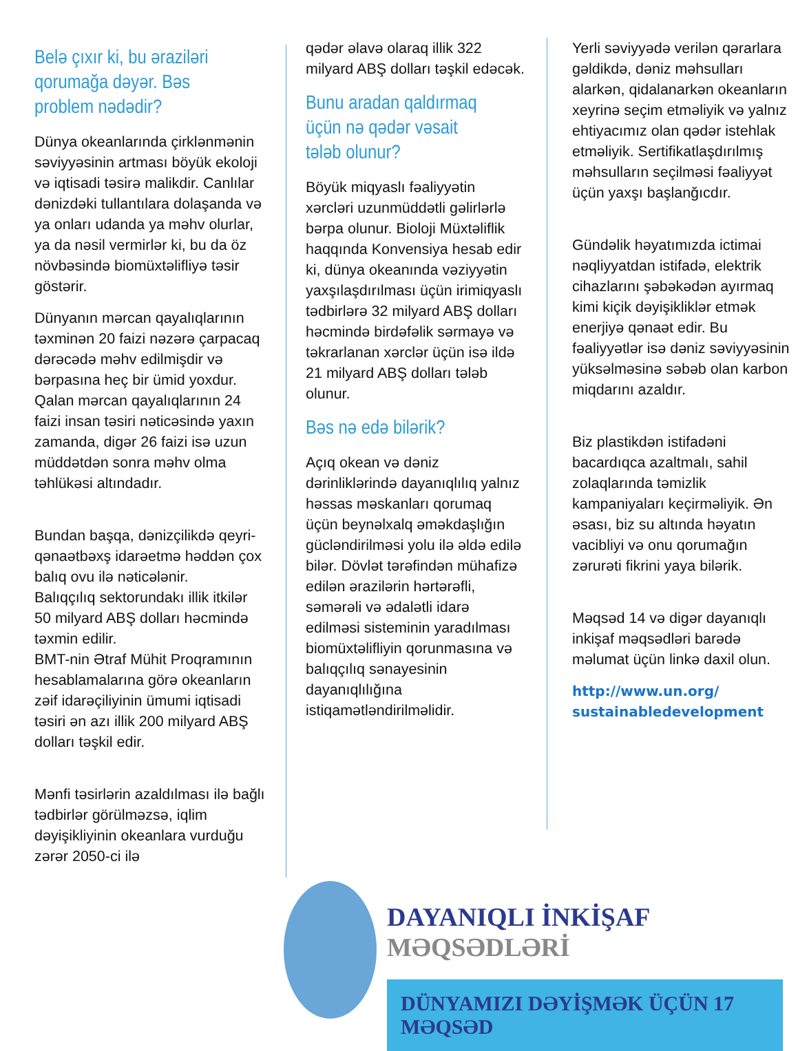Belə çıxır ki, bu əraziləri qorumağa dəyər. Bəs problem nədədir?
Dünya okeanlarında çirklənmənin səviyyəsinin artması böyük ekoloji və iqtisadi təsirə malikdir. Canlılar dənizdəki tullantılara dolaşanda və ya onları udanda ya məhv olurlar, ya da nəsil vermirlər ki, bu da öz növbəsində biomüxtəlifliyə təsir göstərir.
Dünyanın mərcan qayalıqlarının təxminən 20 faizi nəzərə çarpacaq dərəcədə məhv edilmişdir və bərpasına heç bir ümid yoxdur.
Qalan mərcan qayalıqlarının 24 faizi insan təsiri nəticəsində yaxın zamanda, digər 26 faizi isə uzun müddətdən sonra məhv olma təhlükəsi altındadır.
Bundan başqa, dənizçilikdə qeyri-qənaətbəxş idarəetmə həddən çox balıq ovu ilə nəticələnir.
Balıqçılıq sektorundakı illik itkilər 50 milyard ABŞ dolları həcmində təxmin edilir.
BMT-nin Ətraf Mühit Proqramının hesablamalarına görə okeanların zəif idarəçiliyinin ümumi iqtisadi təsiri ən azı illik 200 milyard ABŞ dolları təşkil edir.
Mənfi təsirlərin azaldılması ilə bağlı tədbirlər görülməzsə, iqlim dəyişikliyinin okeanlara vurduğu zərər 2050-ci ilə
qədər əlavə olaraq illik 322 milyard ABŞ dolları təşkil edəcək.
Bunu aradan qaldırmaq üçün nə qədər vəsait tələb olunur?
Böyük miqyaslı fəaliyyətin xərcləri uzunmüddətli gəlirlərlə bərpa olunur. Bioloji Müxtəliflik haqqında Konvensiya hesab edir ki, dünya okeanında vəziyyətin yaxşılaşdırılması üçün irimiqyaslı tədbirlərə 32 milyard ABŞ dolları həcmində birdəfəlik sərmayə və təkrarlanan xərclər üçün isə ildə 21 milyard ABŞ dolları tələb olunur.
Bəs nə edə bilərik?
Açıq okean və dəniz dərinliklərində dayanıqlılıq yalnız həssas məskanları qorumaq üçün beynəlxalq əməkdaşlığın gücləndirilməsi yolu ilə əldə edilə bilər. Dövlət tərəfindən mühafizə edilən ərazilərin hərtərəfli, səmərəli və ədalətli idarə edilməsi sisteminin yaradılması biomüxtəlifliyin qorunmasına və balıqçılıq sənayesinin dayanıqlılığına istiqamətləndirilməlidir.
Yerli səviyyədə verilən qərarlara gəldikdə, dəniz məhsulları alarkən, qidalanarkən okeanların xeyrinə seçim etməliyik və yalnız ehtiyacımız olan qədər istehlak etməliyik. Sertifikatlaşdırılmış məhsulların seçilməsi fəaliyyət üçün yaxşı başlanğıcdır.
Gündəlik həyatımızda ictimai nəqliyyatdan istifadə, elektrik cihazlarını şəbəkədən ayırmaq kimi kiçik dəyişikliklər etmək enerjiyə qənaət edir. Bu fəaliyyətlər isə dəniz səviyyəsinin yüksəlməsinə səbəb olan karbon miqdarını azaldır.
Biz plastikdən istifadəni bacardıqca azaltmalı, sahil zolaqlarında təmizlik kampaniyaları keçirməliyik. Ən əsası, biz su altında həyatın vacibliyi və onu qorumağın zərurəti fikrini yaya bilərik.
Məqsəd 14 və digər dayanıqlı inkişaf məqsədləri barədə məlumat üçün linkə daxil olun.
http://www.un.org/
sustainabledevelopment
DAYANIQLI İNKİŞAF MƏQSƏDLƏRİ
DÜNYAMIZI DƏYİŞMƏK ÜÇÜN 17 MƏQSƏD